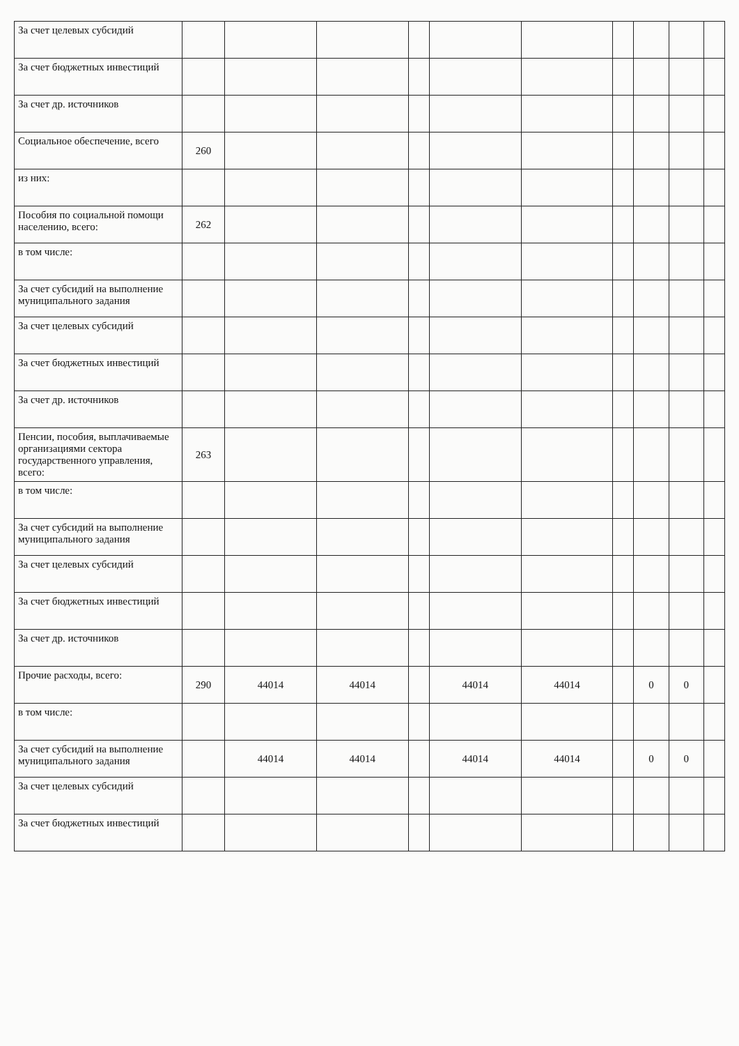| За счет целевых субсидий | | | | | | | | | | |
| За счет бюджетных инвестиций | | | | | | | | | | |
| За счет др. источников | | | | | | | | | | |
| Социальное обеспечение, всего | 260 | | | | | | | | | |
| из них: | | | | | | | | | | |
| Пособия по социальной помощи населению, всего: | 262 | | | | | | | | | |
| в том числе: | | | | | | | | | | |
| За счет субсидий на выполнение муниципального задания | | | | | | | | | | |
| За счет целевых субсидий | | | | | | | | | | |
| За счет бюджетных инвестиций | | | | | | | | | | |
| За счет др. источников | | | | | | | | | | |
| Пенсии, пособия, выплачиваемые организациями сектора государственного управления, всего: | 263 | | | | | | | | | |
| в том числе: | | | | | | | | | | |
| За счет субсидий на выполнение муниципального задания | | | | | | | | | | |
| За счет целевых субсидий | | | | | | | | | | |
| За счет бюджетных инвестиций | | | | | | | | | | |
| За счет др. источников | | | | | | | | | | |
| Прочие расходы, всего: | 290 | 44014 | 44014 | | 44014 | 44014 | | 0 | 0 | |
| в том числе: | | | | | | | | | | |
| За счет субсидий на выполнение муниципального задания | | 44014 | 44014 | | 44014 | 44014 | | 0 | 0 | |
| За счет целевых субсидий | | | | | | | | | | |
| За счет бюджетных инвестиций | | | | | | | | | | |